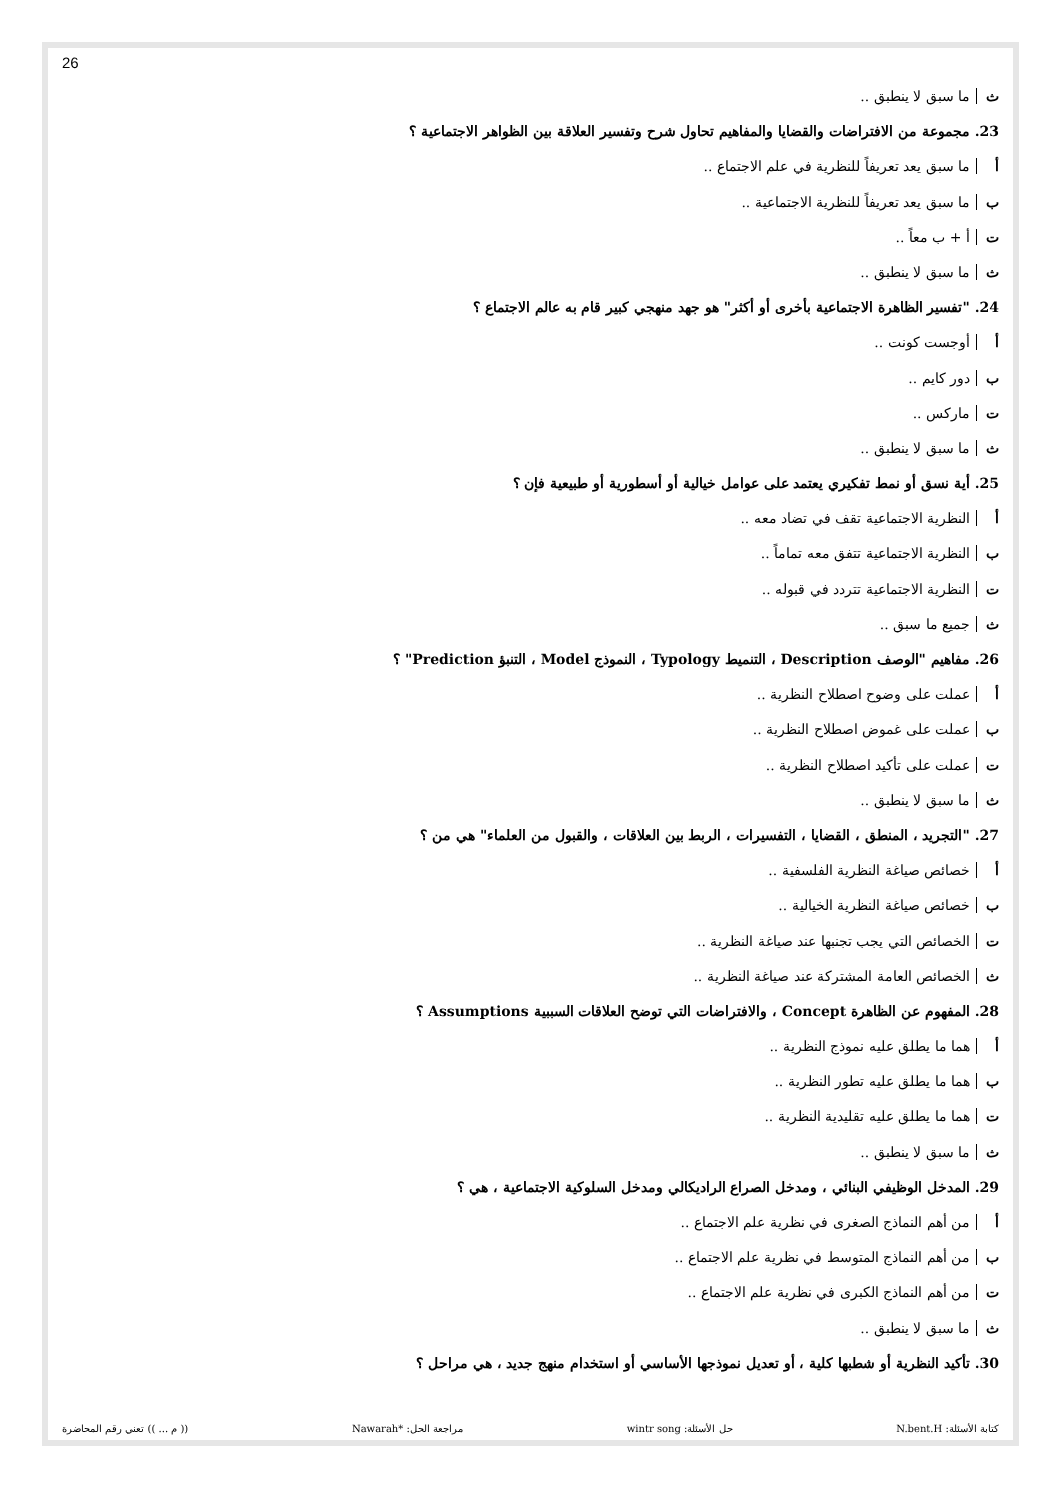26
ث ما سبق لا ينطبق ..
23. مجموعة من الافتراضات والقضايا والمفاهيم تحاول شرح وتفسير العلاقة بين الظواهر الاجتماعية ؟
أ ما سبق يعد تعريفاً للنظرية في علم الاجتماع ..
ب ما سبق يعد تعريفاً للنظرية الاجتماعية ..
ت أ + ب معاً ..
ث ما سبق لا ينطبق ..
24. "تفسير الظاهرة الاجتماعية بأخرى أو أكثر" هو جهد منهجي كبير قام به عالم الاجتماع ؟
أ أوجست كونت ..
ب دور كايم ..
ت ماركس ..
ث ما سبق لا ينطبق ..
25. أية نسق أو نمط تفكيري يعتمد على عوامل خيالية أو أسطورية أو طبيعية فإن ؟
أ النظرية الاجتماعية تقف في تضاد معه ..
ب النظرية الاجتماعية تتفق معه تماماً ..
ت النظرية الاجتماعية تتردد في قبوله ..
ث جميع ما سبق ..
26. مفاهيم "الوصف Description ، التنميط Typology ، النموذج Model ، التنبؤ Prediction" ؟
أ عملت على وضوح اصطلاح النظرية ..
ب عملت على غموض اصطلاح النظرية ..
ت عملت على تأكيد اصطلاح النظرية ..
ث ما سبق لا ينطبق ..
27. "التجريد ، المنطق ، القضايا ، التفسيرات ، الربط بين العلاقات ، والقبول من العلماء" هي من ؟
أ خصائص صياغة النظرية الفلسفية ..
ب خصائص صياغة النظرية الخيالية ..
ت الخصائص التي يجب تجنبها عند صياغة النظرية ..
ث الخصائص العامة المشتركة عند صياغة النظرية ..
28. المفهوم عن الظاهرة Concept ، والافتراضات التي توضح العلاقات السببية Assumptions ؟
أ هما ما يطلق عليه نموذج النظرية ..
ب هما ما يطلق عليه تطور النظرية ..
ت هما ما يطلق عليه تقليدية النظرية ..
ث ما سبق لا ينطبق ..
29. المدخل الوظيفي البنائي ، ومدخل الصراع الراديكالي ومدخل السلوكية الاجتماعية ، هي ؟
أ من أهم النماذج الصغرى في نظرية علم الاجتماع ..
ب من أهم النماذج المتوسط في نظرية علم الاجتماع ..
ت من أهم النماذج الكبرى في نظرية علم الاجتماع ..
ث ما سبق لا ينطبق ..
30. تأكيد النظرية أو شطبها كلية ، أو تعديل نموذجها الأساسي أو استخدام منهج جديد ، هي مراحل ؟
كتابة الأسئلة: N.bent.H حل الأسئلة: wintr song مراجعة الحل: *Nawarah (( م ... )) تعني رقم المحاضرة